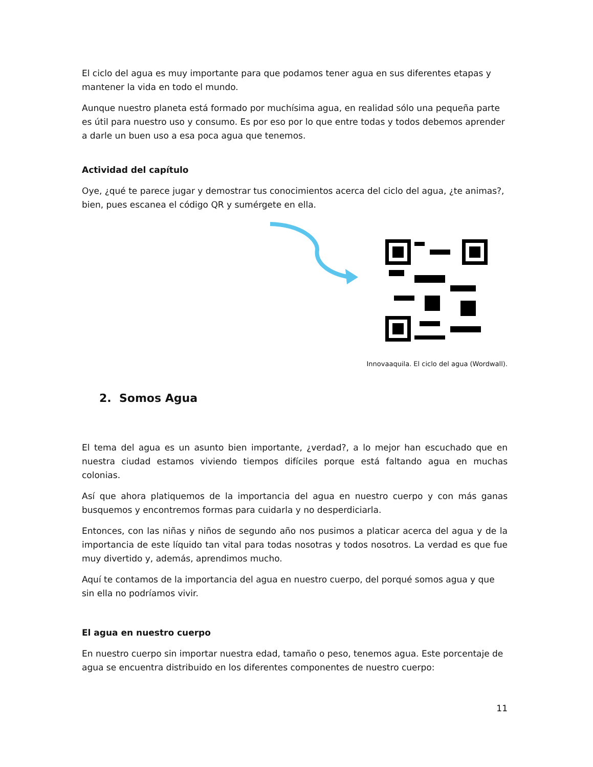El ciclo del agua es muy importante para que podamos tener agua en sus diferentes etapas y mantener la vida en todo el mundo.
Aunque nuestro planeta está formado por muchísima agua, en realidad sólo una pequeña parte es útil para nuestro uso y consumo. Es por eso por lo que entre todas y todos debemos aprender a darle un buen uso a esa poca agua que tenemos.
Actividad del capítulo
Oye, ¿qué te parece jugar y demostrar tus conocimientos acerca del ciclo del agua, ¿te animas?, bien, pues escanea el código QR y sumérgete en ella.
Innovaaquila. El ciclo del agua (Wordwall).
2. Somos Agua
El tema del agua es un asunto bien importante, ¿verdad?, a lo mejor han escuchado que en nuestra ciudad estamos viviendo tiempos difíciles porque está faltando agua en muchas colonias.
Así que ahora platiquemos de la importancia del agua en nuestro cuerpo y con más ganas busquemos y encontremos formas para cuidarla y no desperdiciarla.
Entonces, con las niñas y niños de segundo año nos pusimos a platicar acerca del agua y de la importancia de este líquido tan vital para todas nosotras y todos nosotros. La verdad es que fue muy divertido y, además, aprendimos mucho.
Aquí te contamos de la importancia del agua en nuestro cuerpo, del porqué somos agua y que sin ella no podríamos vivir.
El agua en nuestro cuerpo
En nuestro cuerpo sin importar nuestra edad, tamaño o peso, tenemos agua. Este porcentaje de agua se encuentra distribuido en los diferentes componentes de nuestro cuerpo:
11